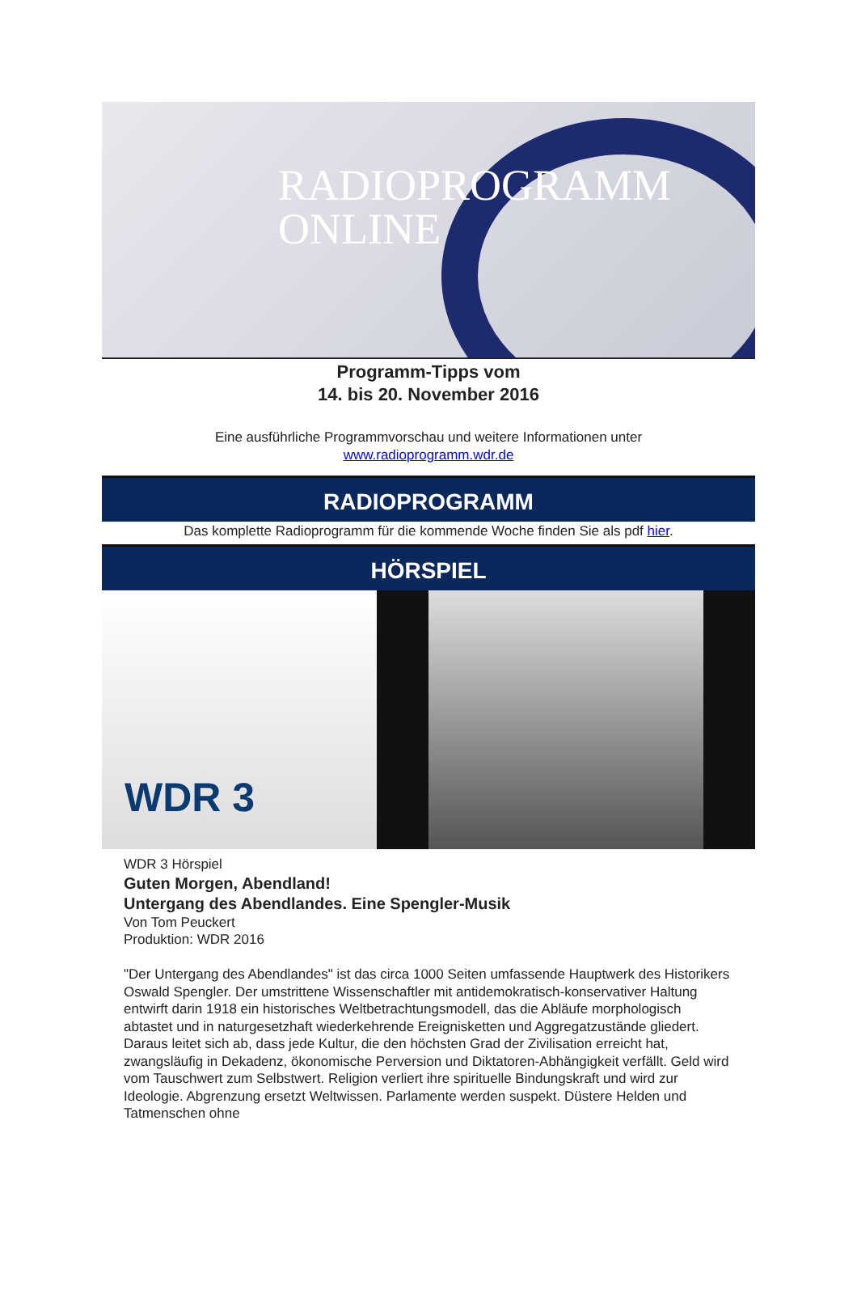RADIOPROGRAMM
ONLINE
Programm-Tipps vom
14. bis 20. November 2016
Eine ausführliche Programmvorschau und weitere Informationen unter
www.radioprogramm.wdr.de
RADIOPROGRAMM
Das komplette Radioprogramm für die kommende Woche finden Sie als pdf hier.
HÖRSPIEL
WDR 3
WDR 3 Hörspiel
Guten Morgen, Abendland!
Untergang des Abendlandes. Eine Spengler-Musik
Von Tom Peuckert
Produktion: WDR 2016
"Der Untergang des Abendlandes" ist das circa 1000 Seiten umfassende Hauptwerk des Historikers Oswald Spengler. Der umstrittene Wissenschaftler mit antidemokratisch-konservativer Haltung entwirft darin 1918 ein historisches Weltbetrachtungsmodell, das die Abläufe morphologisch abtastet und in naturgesetzhaft wiederkehrende Ereignisketten und Aggregatzustände gliedert. Daraus leitet sich ab, dass jede Kultur, die den höchsten Grad der Zivilisation erreicht hat, zwangsläufig in Dekadenz, ökonomische Perversion und Diktatoren-Abhängigkeit verfällt. Geld wird vom Tauschwert zum Selbstwert. Religion verliert ihre spirituelle Bindungskraft und wird zur Ideologie. Abgrenzung ersetzt Weltwissen. Parlamente werden suspekt. Düstere Helden und Tatmenschen ohne